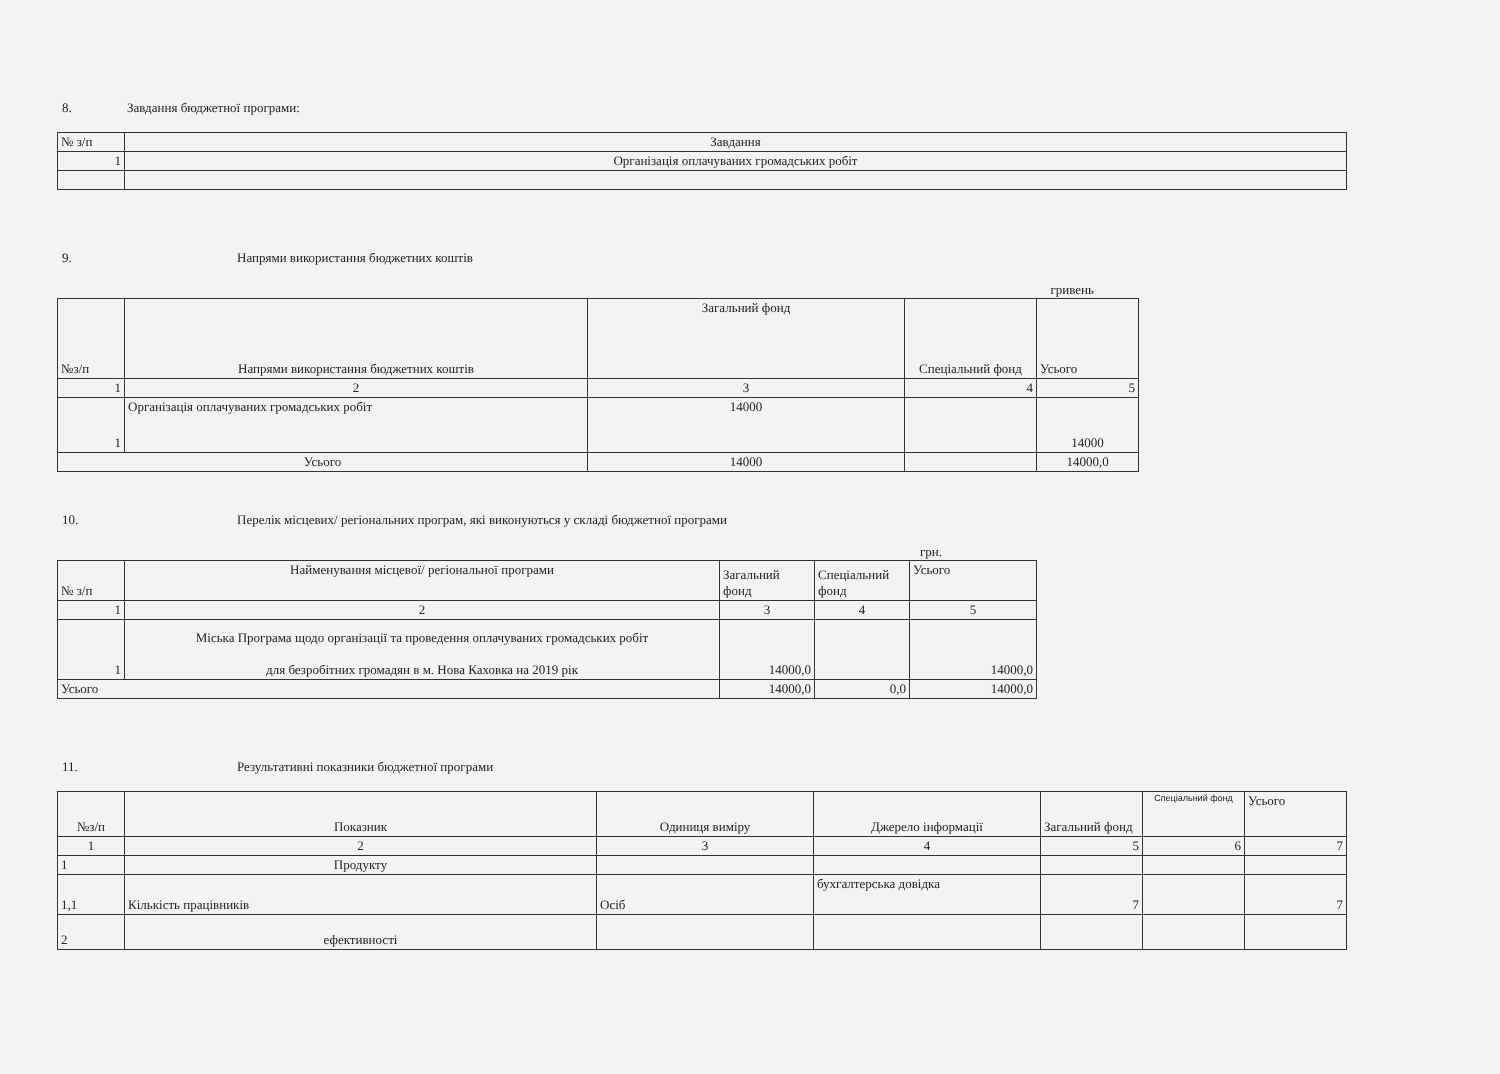8. Завдання бюджетної програми:
| № з/п | Завдання |
| --- | --- |
| 1 | Організація оплачуваних громадських робіт |
9. Напрями використання бюджетних коштів
гривень
| №з/п | Напрями використання бюджетних коштів | Загальний фонд | Спеціальний фонд | Усього |
| --- | --- | --- | --- | --- |
| 1 | 2 | 3 | 4 | 5 |
| 1 | Організація оплачуваних громадських робіт | 14000 | | 14000 |
| Усього | | 14000 | | 14000,0 |
10. Перелік місцевих/ регіональних програм, які виконуються у складі бюджетної програми
грн.
| № з/п | Найменування місцевої/ регіональної програми | Загальний фонд | Спеціальний фонд | Усього |
| --- | --- | --- | --- | --- |
| 1 | 2 | 3 | 4 | 5 |
| 1 | Міська Програма щодо організації та проведення оплачуваних громадських робіт для безробітних громадян в м. Нова Каховка на 2019 рік | 14000,0 | | 14000,0 |
| Усього | | 14000,0 | 0,0 | 14000,0 |
11. Результативні показники бюджетної програми
| №з/п | Показник | Одиниця виміру | Джерело інформації | Загальний фонд | Спеціальний фонд | Усього |
| --- | --- | --- | --- | --- | --- | --- |
| 1 | 2 | 3 | 4 | 5 | 6 | 7 |
| 1 | Продукту | | | | | |
| 1,1 | Кількість працівників | Осіб | бухгалтерська довідка | 7 | | 7 |
| 2 | ефективності | | | | | |